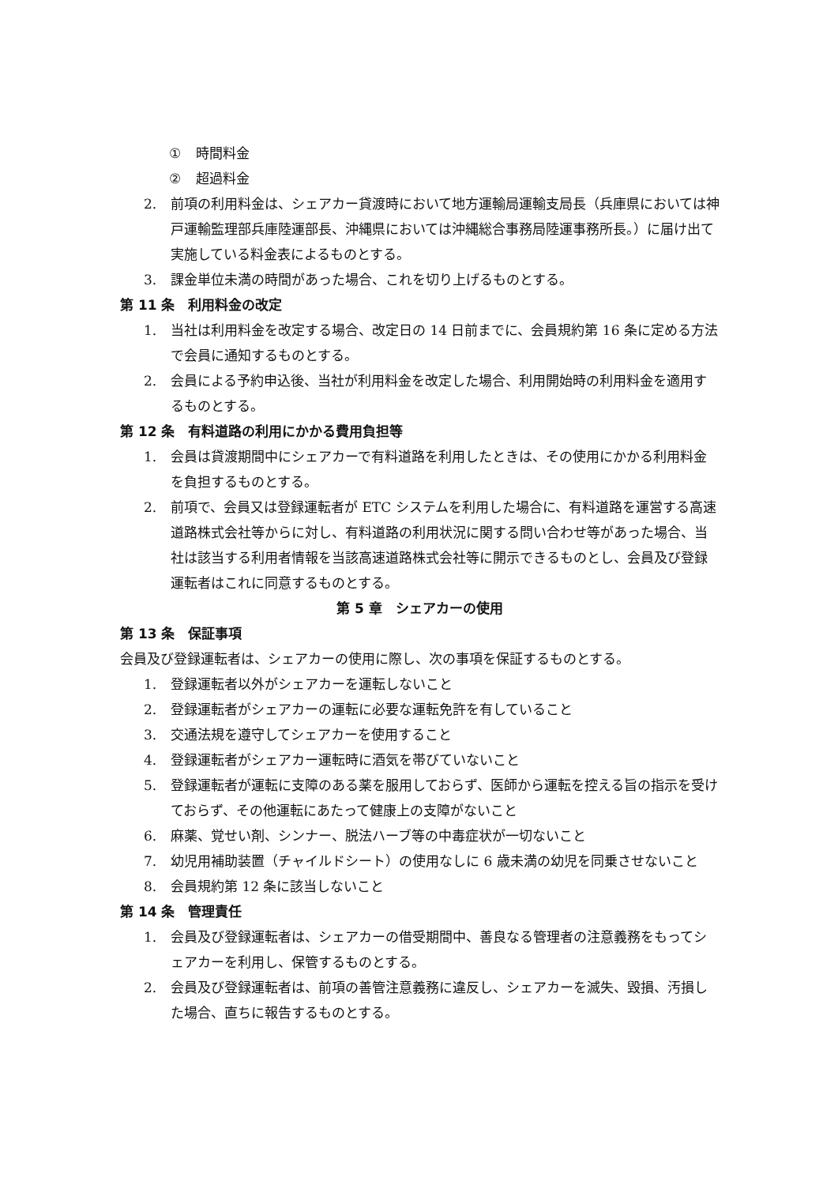① 時間料金
② 超過料金
2. 前項の利用料金は、シェアカー貸渡時において地方運輸局運輸支局長（兵庫県においては神戸運輸監理部兵庫陸運部長、沖縄県においては沖縄総合事務局陸運事務所長。）に届け出て実施している料金表によるものとする。
3. 課金単位未満の時間があった場合、これを切り上げるものとする。
第 11 条　利用料金の改定
1. 当社は利用料金を改定する場合、改定日の 14 日前までに、会員規約第 16 条に定める方法で会員に通知するものとする。
2. 会員による予約申込後、当社が利用料金を改定した場合、利用開始時の利用料金を適用するものとする。
第 12 条　有料道路の利用にかかる費用負担等
1. 会員は貸渡期間中にシェアカーで有料道路を利用したときは、その使用にかかる利用料金を負担するものとする。
2. 前項で、会員又は登録運転者が ETC システムを利用した場合に、有料道路を運営する高速道路株式会社等からに対し、有料道路の利用状況に関する問い合わせ等があった場合、当社は該当する利用者情報を当該高速道路株式会社等に開示できるものとし、会員及び登録運転者はこれに同意するものとする。
第 5 章　シェアカーの使用
第 13 条　保証事項
会員及び登録運転者は、シェアカーの使用に際し、次の事項を保証するものとする。
1. 登録運転者以外がシェアカーを運転しないこと
2. 登録運転者がシェアカーの運転に必要な運転免許を有していること
3. 交通法規を遵守してシェアカーを使用すること
4. 登録運転者がシェアカー運転時に酒気を帯びていないこと
5. 登録運転者が運転に支障のある薬を服用しておらず、医師から運転を控える旨の指示を受けておらず、その他運転にあたって健康上の支障がないこと
6. 麻薬、覚せい剤、シンナー、脱法ハーブ等の中毒症状が一切ないこと
7. 幼児用補助装置（チャイルドシート）の使用なしに 6 歳未満の幼児を同乗させないこと
8. 会員規約第 12 条に該当しないこと
第 14 条　管理責任
1. 会員及び登録運転者は、シェアカーの借受期間中、善良なる管理者の注意義務をもってシェアカーを利用し、保管するものとする。
2. 会員及び登録運転者は、前項の善管注意義務に違反し、シェアカーを滅失、毀損、汚損した場合、直ちに報告するものとする。